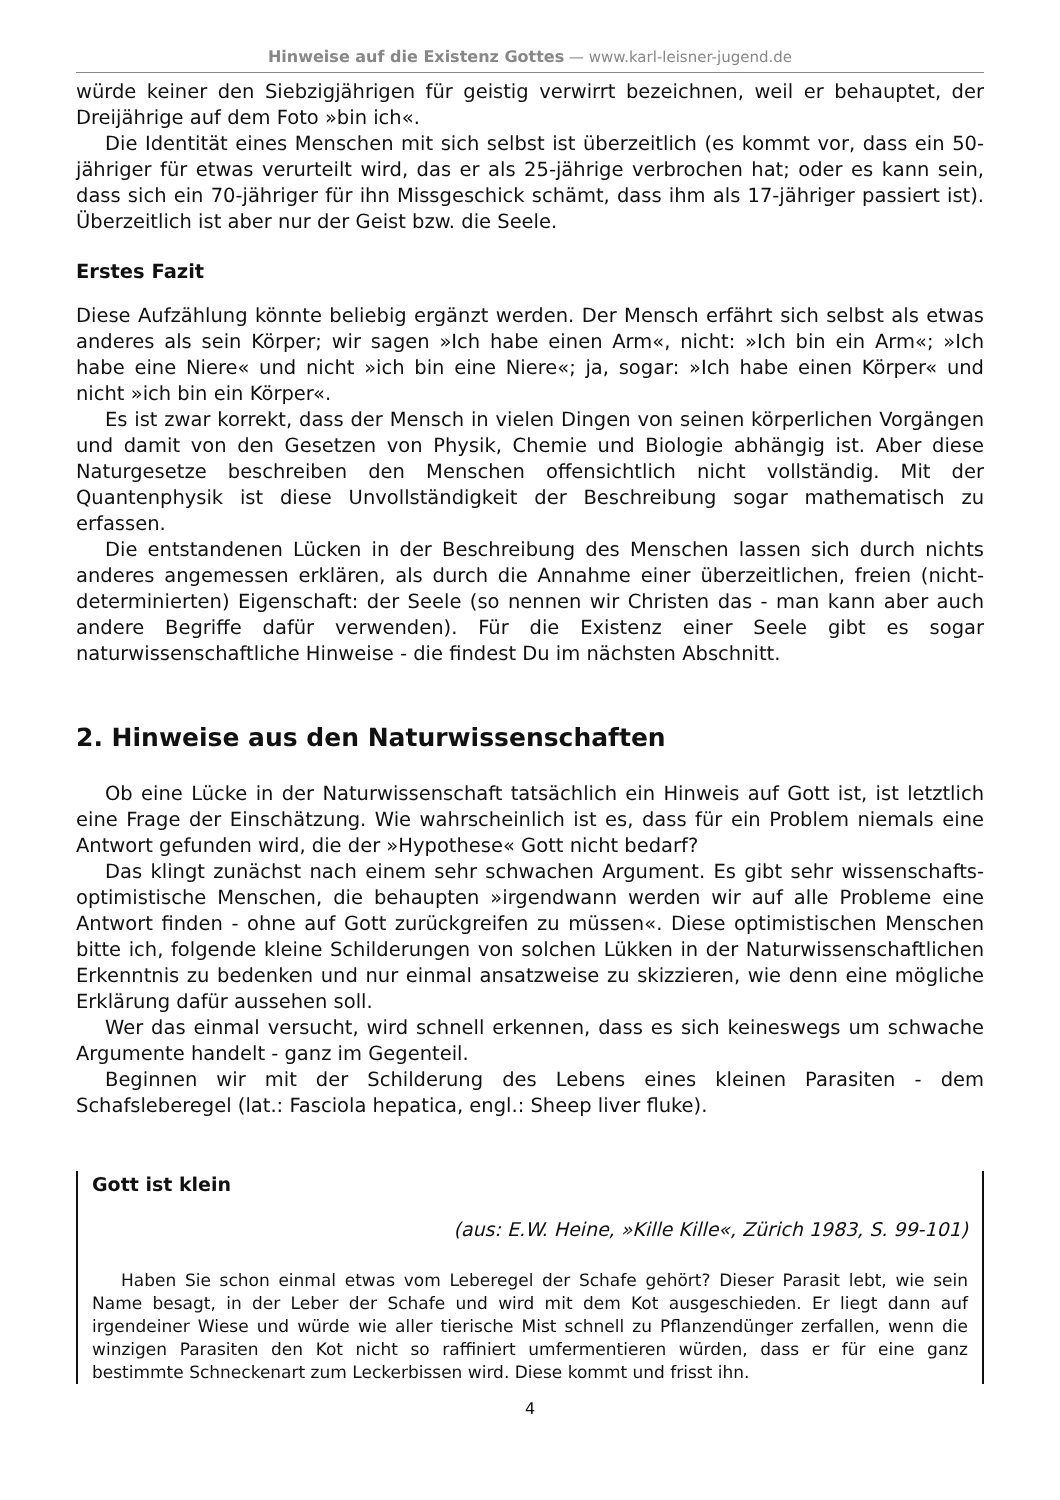Hinweise auf die Existenz Gottes — www.karl-leisner-jugend.de
würde keiner den Siebzigjährigen für geistig verwirrt bezeichnen, weil er behauptet, der Dreijährige auf dem Foto »bin ich«.
Die Identität eines Menschen mit sich selbst ist überzeitlich (es kommt vor, dass ein 50-jähriger für etwas verurteilt wird, das er als 25-jährige verbrochen hat; oder es kann sein, dass sich ein 70-jähriger für ihn Missgeschick schämt, dass ihm als 17-jähriger passiert ist). Überzeitlich ist aber nur der Geist bzw. die Seele.
Erstes Fazit
Diese Aufzählung könnte beliebig ergänzt werden. Der Mensch erfährt sich selbst als etwas anderes als sein Körper; wir sagen »Ich habe einen Arm«, nicht: »Ich bin ein Arm«; »Ich habe eine Niere« und nicht »ich bin eine Niere«; ja, sogar: »Ich habe einen Körper« und nicht »ich bin ein Körper«.
Es ist zwar korrekt, dass der Mensch in vielen Dingen von seinen körperlichen Vorgängen und damit von den Gesetzen von Physik, Chemie und Biologie abhängig ist. Aber diese Naturgesetze beschreiben den Menschen offensichtlich nicht vollständig. Mit der Quantenphysik ist diese Unvollständigkeit der Beschreibung sogar mathematisch zu erfassen.
Die entstandenen Lücken in der Beschreibung des Menschen lassen sich durch nichts anderes angemessen erklären, als durch die Annahme einer überzeitlichen, freien (nicht-determinierten) Eigenschaft: der Seele (so nennen wir Christen das - man kann aber auch andere Begriffe dafür verwenden). Für die Existenz einer Seele gibt es sogar naturwissenschaftliche Hinweise - die findest Du im nächsten Abschnitt.
2. Hinweise aus den Naturwissenschaften
Ob eine Lücke in der Naturwissenschaft tatsächlich ein Hinweis auf Gott ist, ist letztlich eine Frage der Einschätzung. Wie wahrscheinlich ist es, dass für ein Problem niemals eine Antwort gefunden wird, die der »Hypothese« Gott nicht bedarf?
Das klingt zunächst nach einem sehr schwachen Argument. Es gibt sehr wissenschafts-optimistische Menschen, die behaupten »irgendwann werden wir auf alle Probleme eine Antwort finden - ohne auf Gott zurückgreifen zu müssen«. Diese optimistischen Menschen bitte ich, folgende kleine Schilderungen von solchen Lükken in der Naturwissenschaftlichen Erkenntnis zu bedenken und nur einmal ansatzweise zu skizzieren, wie denn eine mögliche Erklärung dafür aussehen soll.
Wer das einmal versucht, wird schnell erkennen, dass es sich keineswegs um schwache Argumente handelt - ganz im Gegenteil.
Beginnen wir mit der Schilderung des Lebens eines kleinen Parasiten - dem Schafsleberegel (lat.: Fasciola hepatica, engl.: Sheep liver fluke).
Gott ist klein
(aus: E.W. Heine, »Kille Kille«, Zürich 1983, S. 99-101)
Haben Sie schon einmal etwas vom Leberegel der Schafe gehört? Dieser Parasit lebt, wie sein Name besagt, in der Leber der Schafe und wird mit dem Kot ausgeschieden. Er liegt dann auf irgendeiner Wiese und würde wie aller tierische Mist schnell zu Pflanzendünger zerfallen, wenn die winzigen Parasiten den Kot nicht so raffiniert umfermentieren würden, dass er für eine ganz bestimmte Schneckenart zum Leckerbissen wird. Diese kommt und frisst ihn.
4